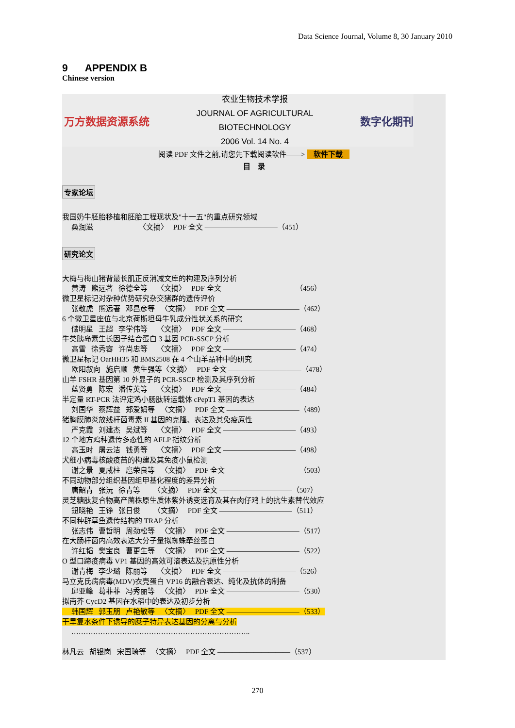Data Science Journal, Volume 8, 30 January 2010
9 APPENDIX B
Chinese version
万方数据资源系统
农业生物技术学报
JOURNAL OF AGRICULTURAL
BIOTECHNOLOGY
2006 Vol. 14 No. 4
数字化期刊
阅读 PDF 文件之前,请您先下载阅读软件——> 软件下载
目　录
专家论坛
我国奶牛胚胎移植和胚胎工程现状及"十一五"的重点研究领域 桑润滋 〈文摘〉 PDF 全文 ——————————（451）
研究论文
大梅与梅山猪背最长肌正反消减文库的构建及序列分析 黄涛 熊远著 徐德全等 〈文摘〉 PDF 全文 ——————————（456） 微卫星标记对杂种优势研究杂交猪群的遗传评价 张敬虎 熊远著 邓昌彦等 〈文摘〉 PDF 全文 ——————————（462） 6 个微卫星座位与北京荷斯坦母牛乳成分性状关系的研究 储明星 王超 李学伟等 〈文摘〉 PDF 全文 ——————————（468） 牛类胰岛素生长因子结合蛋白 3 基因 PCR-SSCP 分析 高雪 徐秀容 许尚忠等 〈文摘〉 PDF 全文 ——————————（474） 微卫星标记 OarHH35 和 BMS2508 在 4 个山羊品种中的研究 欧阳叙向 施启顺 黄生强等〈文摘〉 PDF 全文 ——————————（478） 山羊 FSHR 基因第 10 外显子的 PCR-SSCP 检测及其序列分析 蓝贤勇 陈宏 潘传英等 〈文摘〉 PDF 全文 ——————————（484） 半定量 RT-PCR 法评定鸡小肠肽转运载体 cPepT1 基因的表达 刘国华 蔡辉益 郑爱娟等 〈文摘〉 PDF 全文 ——————————（489） 猪胸膜肺炎放线杆菌毒素 II 基因的克隆、表达及其免疫原性 严克霞 刘建杰 吴斌等 〈文摘〉 PDF 全文 ——————————（493） 12 个地方鸡种遗传多态性的 AFLP 指纹分析 高玉时 屠云洁 钱勇等 〈文摘〉 PDF 全文 ——————————（498） 犬细小病毒核酸疫苗的构建及其免疫小鼠检测 谢之景 夏咸柱 扈荣良等 〈文摘〉 PDF 全文 ——————————（503） 不同动物部分组织基因组甲基化程度的差异分析 唐韶青 张沅 徐青等 〈文摘〉 PDF 全文 ——————————（507） 灵芝糖肽复合物高产菌株原生质体紫外诱变选育及其在肉仔鸡上的抗生素替代效应 鈕晓艳 王铮 张日俊 〈文摘〉 PDF 全文 ——————————（511） 不同种群草鱼遗传结构的 TRAP 分析 张志伟 曹哲明 周劲松等 〈文摘〉 PDF 全文 ——————————（517） 在大肠杆菌内高效表达大分子量拟蜘蛛牵丝蛋白 许红韬 樊宝良 曹更生等 〈文摘〉 PDF 全文 ——————————（522） O 型口蹄疫病毒 VP1 基因的高效可溶表达及抗原性分析 谢青梅 李少璐 陈丽等 〈文摘〉 PDF 全文 ——————————（526） 马立克氏病病毒(MDV)衣壳蛋白 VP16 的融合表达、纯化及抗体的制备 邱亚峰 葛菲菲 冯秀丽等 〈文摘〉 PDF 全文 ——————————（530） 拟南芥 CycD2 基因在水稻中的表达及初步分析 韩国辉 郭玉朋 卢艳敏等 〈文摘〉 PDF 全文 ——————————（533） 干旱复水条件下诱导的糜子特异表达基因的分离与分析 ……………………………………………………………….. 林凡云 胡银岗 宋国琦等 〈文摘〉 PDF 全文 ——————————（537）
270